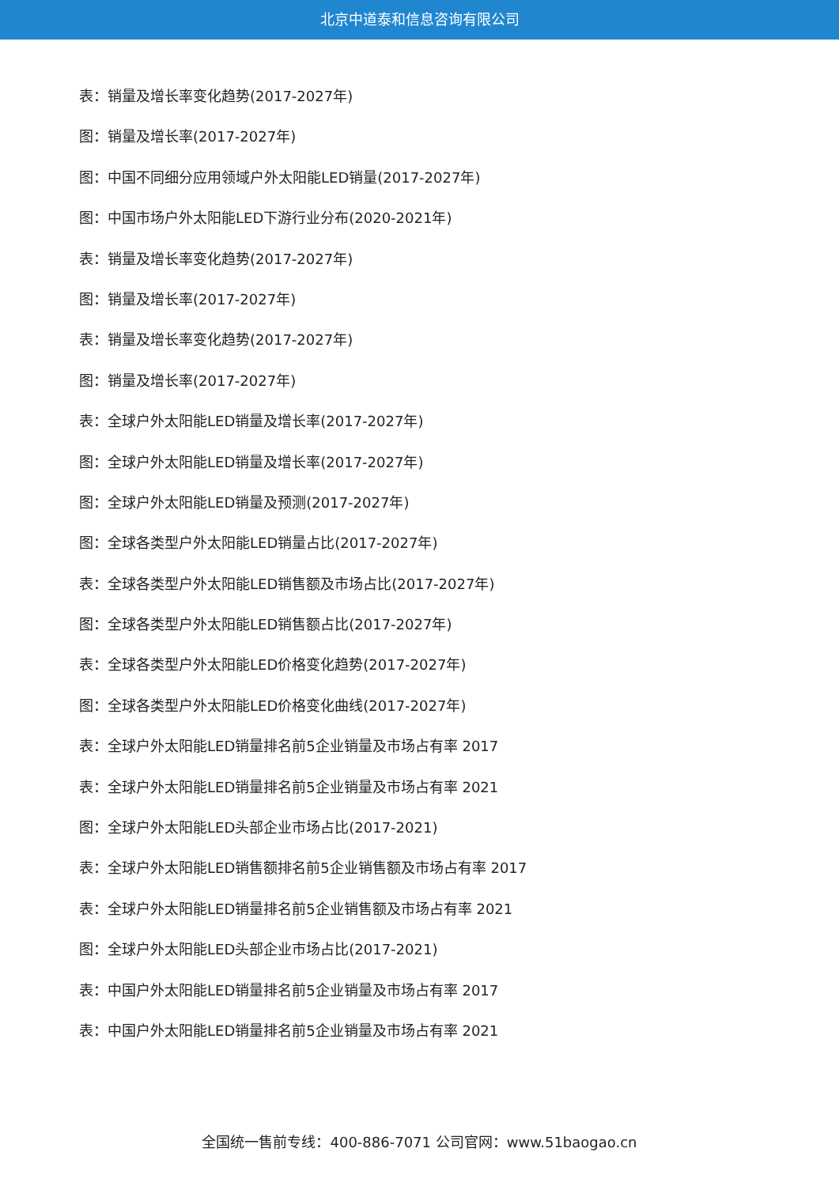北京中道泰和信息咨询有限公司
表：销量及增长率变化趋势(2017-2027年)
图：销量及增长率(2017-2027年)
图：中国不同细分应用领域户外太阳能LED销量(2017-2027年)
图：中国市场户外太阳能LED下游行业分布(2020-2021年)
表：销量及增长率变化趋势(2017-2027年)
图：销量及增长率(2017-2027年)
表：销量及增长率变化趋势(2017-2027年)
图：销量及增长率(2017-2027年)
表：全球户外太阳能LED销量及增长率(2017-2027年)
图：全球户外太阳能LED销量及增长率(2017-2027年)
图：全球户外太阳能LED销量及预测(2017-2027年)
图：全球各类型户外太阳能LED销量占比(2017-2027年)
表：全球各类型户外太阳能LED销售额及市场占比(2017-2027年)
图：全球各类型户外太阳能LED销售额占比(2017-2027年)
表：全球各类型户外太阳能LED价格变化趋势(2017-2027年)
图：全球各类型户外太阳能LED价格变化曲线(2017-2027年)
表：全球户外太阳能LED销量排名前5企业销量及市场占有率 2017
表：全球户外太阳能LED销量排名前5企业销量及市场占有率 2021
图：全球户外太阳能LED头部企业市场占比(2017-2021)
表：全球户外太阳能LED销售额排名前5企业销售额及市场占有率 2017
表：全球户外太阳能LED销量排名前5企业销售额及市场占有率 2021
图：全球户外太阳能LED头部企业市场占比(2017-2021)
表：中国户外太阳能LED销量排名前5企业销量及市场占有率 2017
表：中国户外太阳能LED销量排名前5企业销量及市场占有率 2021
全国统一售前专线：400-886-7071 公司官网：www.51baogao.cn